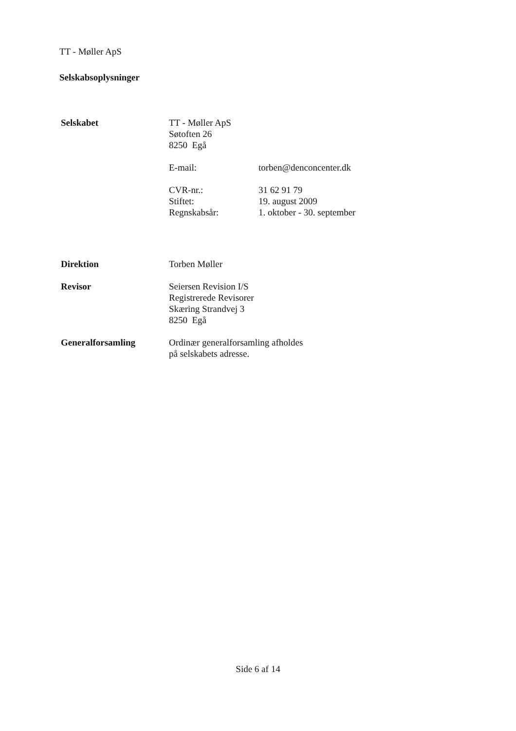TT - Møller ApS
Selskabsoplysninger
Selskabet TT - Møller ApS
Søtoften 26
8250 Egå
E-mail: torben@denconcenter.dk
CVR-nr.: 31 62 91 79
Stiftet: 19. august 2009
Regnskabsår: 1. oktober - 30. september
Direktion Torben Møller
Revisor Seiersen Revision I/S
Registrerede Revisorer
Skæring Strandvej 3
8250 Egå
Generalforsamling Ordinær generalforsamling afholdes
på selskabets adresse.
Side 6 af 14